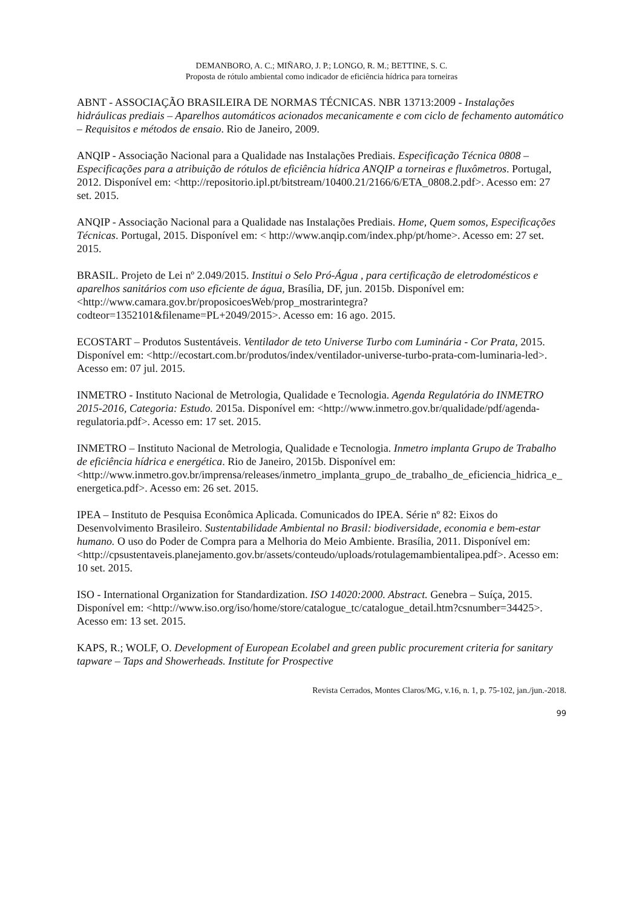DEMANBORO, A. C.; MIÑARO, J. P.; LONGO, R. M.; BETTINE, S. C.
Proposta de rótulo ambiental como indicador de eficiência hídrica para torneiras
ABNT - ASSOCIAÇÃO BRASILEIRA DE NORMAS TÉCNICAS. NBR 13713:2009 - Instalações hidráulicas prediais – Aparelhos automáticos acionados mecanicamente e com ciclo de fechamento automático – Requisitos e métodos de ensaio. Rio de Janeiro, 2009.
ANQIP - Associação Nacional para a Qualidade nas Instalações Prediais. Especificação Técnica 0808 – Especificações para a atribuição de rótulos de eficiência hídrica ANQIP a torneiras e fluxômetros. Portugal, 2012. Disponível em: <http://repositorio.ipl.pt/bitstream/10400.21/2166/6/ETA_0808.2.pdf>. Acesso em: 27 set. 2015.
ANQIP - Associação Nacional para a Qualidade nas Instalações Prediais. Home, Quem somos, Especificações Técnicas. Portugal, 2015. Disponível em: < http://www.anqip.com/index.php/pt/home>. Acesso em: 27 set. 2015.
BRASIL. Projeto de Lei nº 2.049/2015. Institui o Selo Pró-Água , para certificação de eletrodomésticos e aparelhos sanitários com uso eficiente de água, Brasília, DF, jun. 2015b. Disponível em: <http://www.camara.gov.br/proposicoesWeb/prop_mostrarintegra?codteor=1352101&filename=PL+2049/2015>. Acesso em: 16 ago. 2015.
ECOSTART – Produtos Sustentáveis. Ventilador de teto Universe Turbo com Luminária - Cor Prata, 2015. Disponível em: <http://ecostart.com.br/produtos/index/ventilador-universe-turbo-prata-com-luminaria-led>. Acesso em: 07 jul. 2015.
INMETRO - Instituto Nacional de Metrologia, Qualidade e Tecnologia. Agenda Regulatória do INMETRO 2015-2016, Categoria: Estudo. 2015a. Disponível em: <http://www.inmetro.gov.br/qualidade/pdf/agenda-regulatoria.pdf>. Acesso em: 17 set. 2015.
INMETRO – Instituto Nacional de Metrologia, Qualidade e Tecnologia. Inmetro implanta Grupo de Trabalho de eficiência hídrica e energética. Rio de Janeiro, 2015b. Disponível em: <http://www.inmetro.gov.br/imprensa/releases/inmetro_implanta_grupo_de_trabalho_de_eficiencia_hidrica_e_energetica.pdf>. Acesso em: 26 set. 2015.
IPEA – Instituto de Pesquisa Econômica Aplicada. Comunicados do IPEA. Série nº 82: Eixos do Desenvolvimento Brasileiro. Sustentabilidade Ambiental no Brasil: biodiversidade, economia e bem-estar humano. O uso do Poder de Compra para a Melhoria do Meio Ambiente. Brasília, 2011. Disponível em: <http://cpsustentaveis.planejamento.gov.br/assets/conteudo/uploads/rotulagemambientalipea.pdf>. Acesso em: 10 set. 2015.
ISO - International Organization for Standardization. ISO 14020:2000. Abstract. Genebra – Suíça, 2015. Disponível em: <http://www.iso.org/iso/home/store/catalogue_tc/catalogue_detail.htm?csnumber=34425>. Acesso em: 13 set. 2015.
KAPS, R.; WOLF, O. Development of European Ecolabel and green public procurement criteria for sanitary tapware – Taps and Showerheads. Institute for Prospective
Revista Cerrados, Montes Claros/MG, v.16, n. 1, p. 75-102, jan./jun.-2018.
99